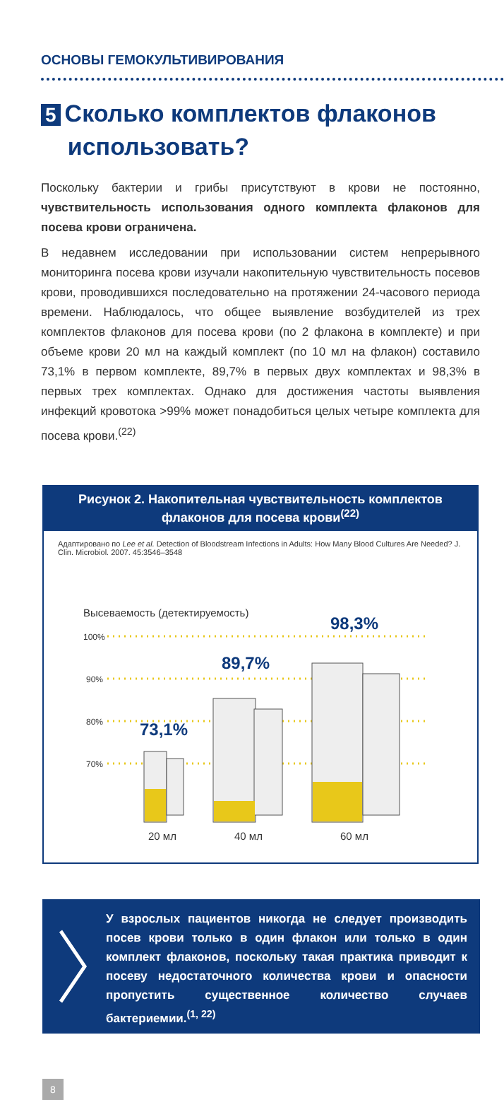ОСНОВЫ ГЕМОКУЛЬТИВИРОВАНИЯ
5 Сколько комплектов флаконов
использовать?
Поскольку бактерии и грибы присутствуют в крови не постоянно, чувствительность использования одного комплекта флаконов для посева крови ограничена.
В недавнем исследовании при использовании систем непрерывного мониторинга посева крови изучали накопительную чувствительность посевов крови, проводившихся последовательно на протяжении 24-часового периода времени. Наблюдалось, что общее выявление возбудителей из трех комплектов флаконов для посева крови (по 2 флакона в комплекте) и при объеме крови 20 мл на каждый комплект (по 10 мл на флакон) составило 73,1% в первом комплекте, 89,7% в первых двух комплектах и 98,3% в первых трех комплектах. Однако для достижения частоты выявления инфекций кровотока >99% может понадобиться целых четыре комплекта для посева крови.<sup>(22)</sup>
Рисунок 2. Накопительная чувствительность комплектов флаконов для посева крови<sup>(22)</sup>
Адаптировано по Lee et al. Detection of Bloodstream Infections in Adults: How Many Blood Cultures Are Needed? J. Clin. Microbiol. 2007. 45:3546–3548
Высеваемость (детектируемость)
100%
90%
80%
70%
73,1%
89,7%
98,3%
20 мл 40 мл 60 мл
У взрослых пациентов никогда не следует производить посев крови только в один флакон или только в один комплект флаконов, поскольку такая практика приводит к посеву недостаточного количества крови и опасности пропустить существенное количество случаев бактериемии.<sup>(1, 22)</sup>
8